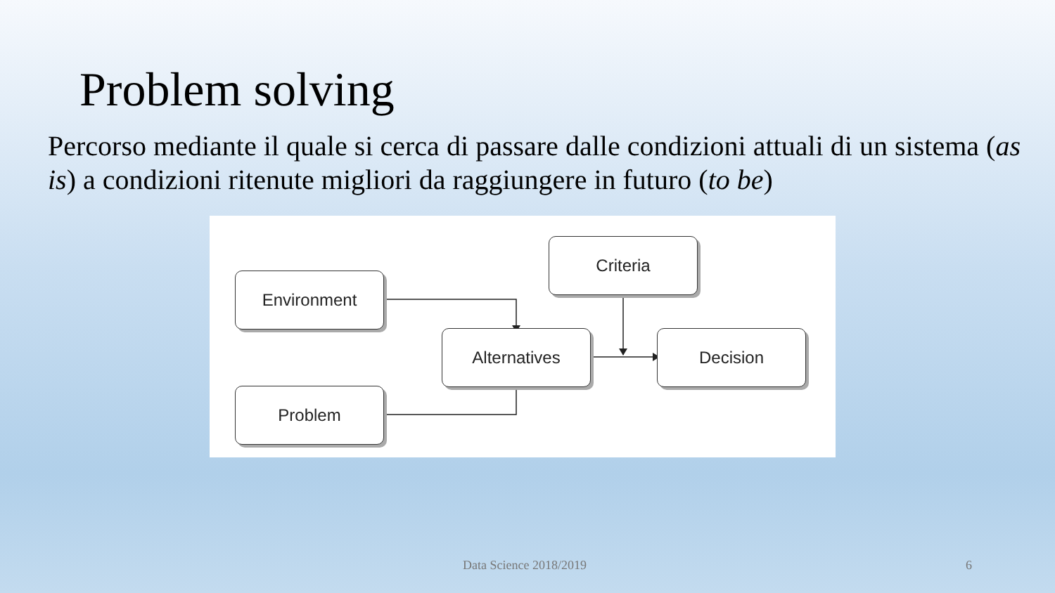Problem solving
Percorso mediante il quale si cerca di passare dalle condizioni attuali di un sistema (as is) a condizioni ritenute migliori da raggiungere in futuro (to be)
Environment
Problem
Alternatives
Criteria
Decision
Data Science 2018/2019 6